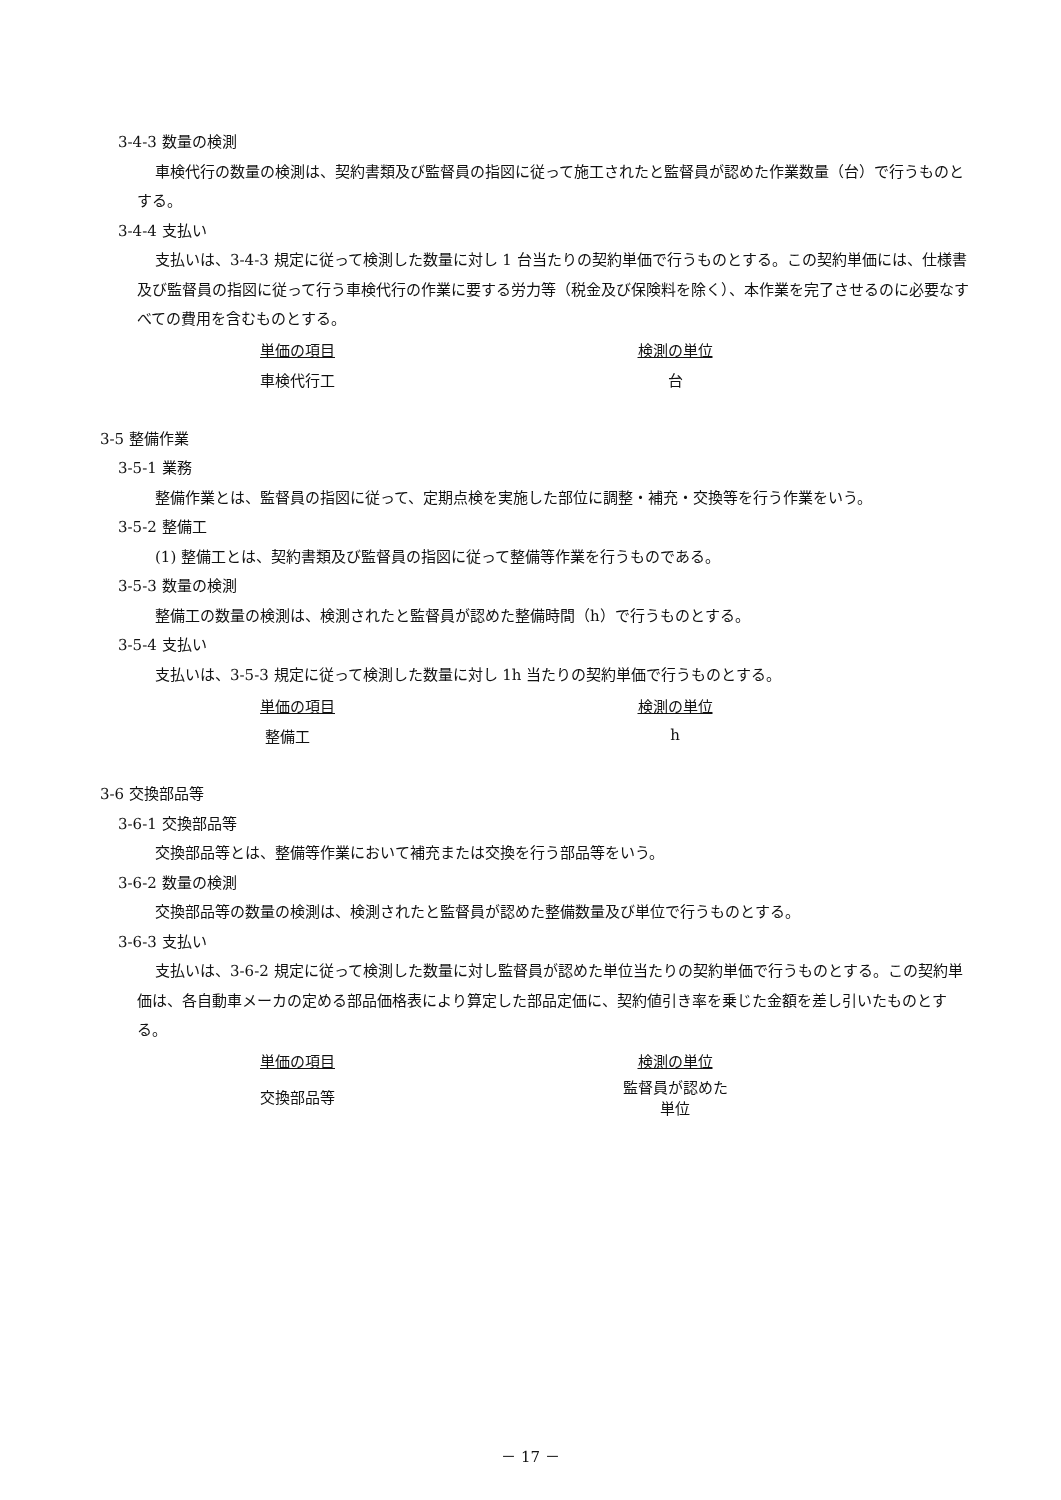3-4-3 数量の検測
車検代行の数量の検測は、契約書類及び監督員の指図に従って施工されたと監督員が認めた作業数量（台）で行うものとする。
3-4-4 支払い
支払いは、3-4-3 規定に従って検測した数量に対し 1 台当たりの契約単価で行うものとする。この契約単価には、仕様書及び監督員の指図に従って行う車検代行の作業に要する労力等（税金及び保険料を除く）、本作業を完了させるのに必要なすべての費用を含むものとする。
| 単価の項目 | 検測の単位 |
| --- | --- |
| 車検代行工 | 台 |
3-5 整備作業
3-5-1 業務
整備作業とは、監督員の指図に従って、定期点検を実施した部位に調整・補充・交換等を行う作業をいう。
3-5-2 整備工
(1) 整備工とは、契約書類及び監督員の指図に従って整備等作業を行うものである。
3-5-3 数量の検測
整備工の数量の検測は、検測されたと監督員が認めた整備時間（h）で行うものとする。
3-5-4 支払い
支払いは、3-5-3 規定に従って検測した数量に対し 1h 当たりの契約単価で行うものとする。
| 単価の項目 | 検測の単位 |
| --- | --- |
| 整備工 | h |
3-6 交換部品等
3-6-1 交換部品等
交換部品等とは、整備等作業において補充または交換を行う部品等をいう。
3-6-2 数量の検測
交換部品等の数量の検測は、検測されたと監督員が認めた整備数量及び単位で行うものとする。
3-6-3 支払い
支払いは、3-6-2 規定に従って検測した数量に対し監督員が認めた単位当たりの契約単価で行うものとする。この契約単価は、各自動車メーカの定める部品価格表により算定した部品定価に、契約値引き率を乗じた金額を差し引いたものとする。
| 単価の項目 | 検測の単位 |
| --- | --- |
| 交換部品等 | 監督員が認めた単位 |
－ 17 －